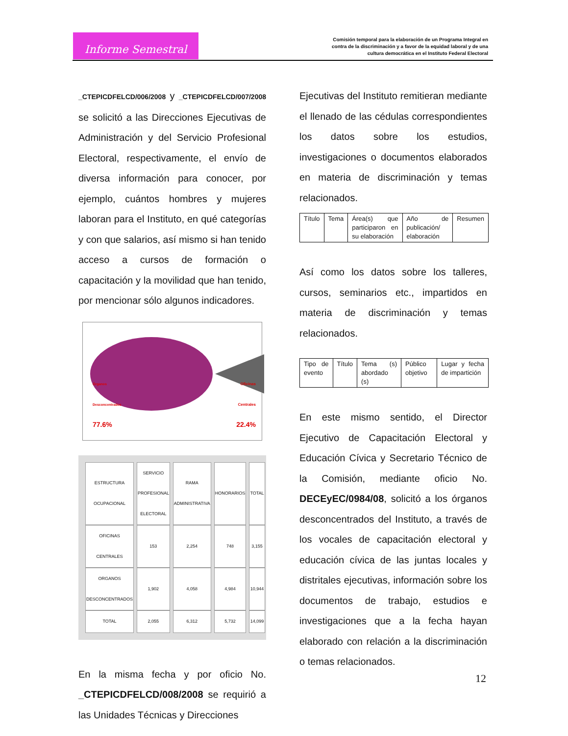Informe Semestral
Comisión temporal para la elaboración de un Programa Integral en contra de la discriminación y a favor de la equidad laboral y de una cultura democrática en el Instituto Federal Electoral
_CTEPICDFELCD/006/2008 y _CTEPICDFELCD/007/2008 se solicitó a las Direcciones Ejecutivas de Administración y del Servicio Profesional Electoral, respectivamente, el envío de diversa información para conocer, por ejemplo, cuántos hombres y mujeres laboran para el Instituto, en qué categorías y con que salarios, así mismo si han tenido acceso a cursos de formación o capacitación y la movilidad que han tenido, por mencionar sólo algunos indicadores.
Órganos
Desconcentrados
77.6%
Oficinas
Centrales
22.4%
| ESTRUCTURA OCUPACIONAL | SERVICIO PROFESIONAL ELECTORAL | RAMA ADMINISTRATIVA | HONORARIOS | TOTAL |
| OFICINAS CENTRALES | 153 | 2,254 | 748 | 3,155 |
| ORGANOS DESCONCENTRADOS | 1,902 | 4,058 | 4,984 | 10,944 |
| TOTAL | 2,055 | 6,312 | 5,732 | 14,099 |
En la misma fecha y por oficio No. _CTEPICDFELCD/008/2008 se requirió a las Unidades Técnicas y Direcciones
Ejecutivas del Instituto remitieran mediante el llenado de las cédulas correspondientes los datos sobre los estudios, investigaciones o documentos elaborados en materia de discriminación y temas relacionados.
| Título | Tema | Área(s) que participaron en su elaboración | Año de publicación/ elaboración | Resumen |
Así como los datos sobre los talleres, cursos, seminarios etc., impartidos en materia de discriminación y temas relacionados.
| Tipo de evento | Título | Tema (s) abordado (s) | Público objetivo | Lugar y fecha de impartición |
En este mismo sentido, el Director Ejecutivo de Capacitación Electoral y Educación Cívica y Secretario Técnico de la Comisión, mediante oficio No. DECEyEC/0984/08, solicitó a los órganos desconcentrados del Instituto, a través de los vocales de capacitación electoral y educación cívica de las juntas locales y distritales ejecutivas, información sobre los documentos de trabajo, estudios e investigaciones que a la fecha hayan elaborado con relación a la discriminación o temas relacionados.
12